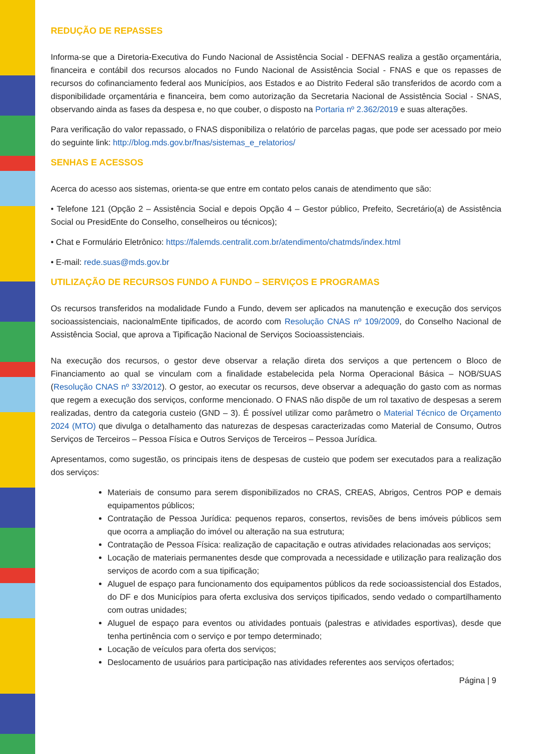REDUÇÃO DE REPASSES
Informa-se que a Diretoria-Executiva do Fundo Nacional de Assistência Social - DEFNAS realiza a gestão orçamentária, financeira e contábil dos recursos alocados no Fundo Nacional de Assistência Social - FNAS e que os repasses de recursos do cofinanciamento federal aos Municípios, aos Estados e ao Distrito Federal são transferidos de acordo com a disponibilidade orçamentária e financeira, bem como autorização da Secretaria Nacional de Assistência Social - SNAS, observando ainda as fases da despesa e, no que couber, o disposto na Portaria nº 2.362/2019 e suas alterações.
Para verificação do valor repassado, o FNAS disponibiliza o relatório de parcelas pagas, que pode ser acessado por meio do seguinte link: http://blog.mds.gov.br/fnas/sistemas_e_relatorios/
SENHAS E ACESSOS
Acerca do acesso aos sistemas, orienta-se que entre em contato pelos canais de atendimento que são:
• Telefone 121 (Opção 2 – Assistência Social e depois Opção 4 – Gestor público, Prefeito, Secretário(a) de Assistência Social ou PresidEnte do Conselho, conselheiros ou técnicos);
• Chat e Formulário Eletrônico: https://falemds.centralit.com.br/atendimento/chatmds/index.html
• E-mail: rede.suas@mds.gov.br
UTILIZAÇÃO DE RECURSOS FUNDO A FUNDO – SERVIÇOS E PROGRAMAS
Os recursos transferidos na modalidade Fundo a Fundo, devem ser aplicados na manutenção e execução dos serviços socioassistenciais, nacionalmEnte tipificados, de acordo com Resolução CNAS nº 109/2009, do Conselho Nacional de Assistência Social, que aprova a Tipificação Nacional de Serviços Socioassistenciais.
Na execução dos recursos, o gestor deve observar a relação direta dos serviços a que pertencem o Bloco de Financiamento ao qual se vinculam com a finalidade estabelecida pela Norma Operacional Básica – NOB/SUAS (Resolução CNAS nº 33/2012). O gestor, ao executar os recursos, deve observar a adequação do gasto com as normas que regem a execução dos serviços, conforme mencionado. O FNAS não dispõe de um rol taxativo de despesas a serem realizadas, dentro da categoria custeio (GND – 3). É possível utilizar como parâmetro o Material Técnico de Orçamento 2024 (MTO) que divulga o detalhamento das naturezas de despesas caracterizadas como Material de Consumo, Outros Serviços de Terceiros – Pessoa Física e Outros Serviços de Terceiros – Pessoa Jurídica.
Apresentamos, como sugestão, os principais itens de despesas de custeio que podem ser executados para a realização dos serviços:
Materiais de consumo para serem disponibilizados no CRAS, CREAS, Abrigos, Centros POP e demais equipamentos públicos;
Contratação de Pessoa Jurídica: pequenos reparos, consertos, revisões de bens imóveis públicos sem que ocorra a ampliação do imóvel ou alteração na sua estrutura;
Contratação de Pessoa Física: realização de capacitação e outras atividades relacionadas aos serviços;
Locação de materiais permanentes desde que comprovada a necessidade e utilização para realização dos serviços de acordo com a sua tipificação;
Aluguel de espaço para funcionamento dos equipamentos públicos da rede socioassistencial dos Estados, do DF e dos Municípios para oferta exclusiva dos serviços tipificados, sendo vedado o compartilhamento com outras unidades;
Aluguel de espaço para eventos ou atividades pontuais (palestras e atividades esportivas), desde que tenha pertinência com o serviço e por tempo determinado;
Locação de veículos para oferta dos serviços;
Deslocamento de usuários para participação nas atividades referentes aos serviços ofertados;
Página | 9